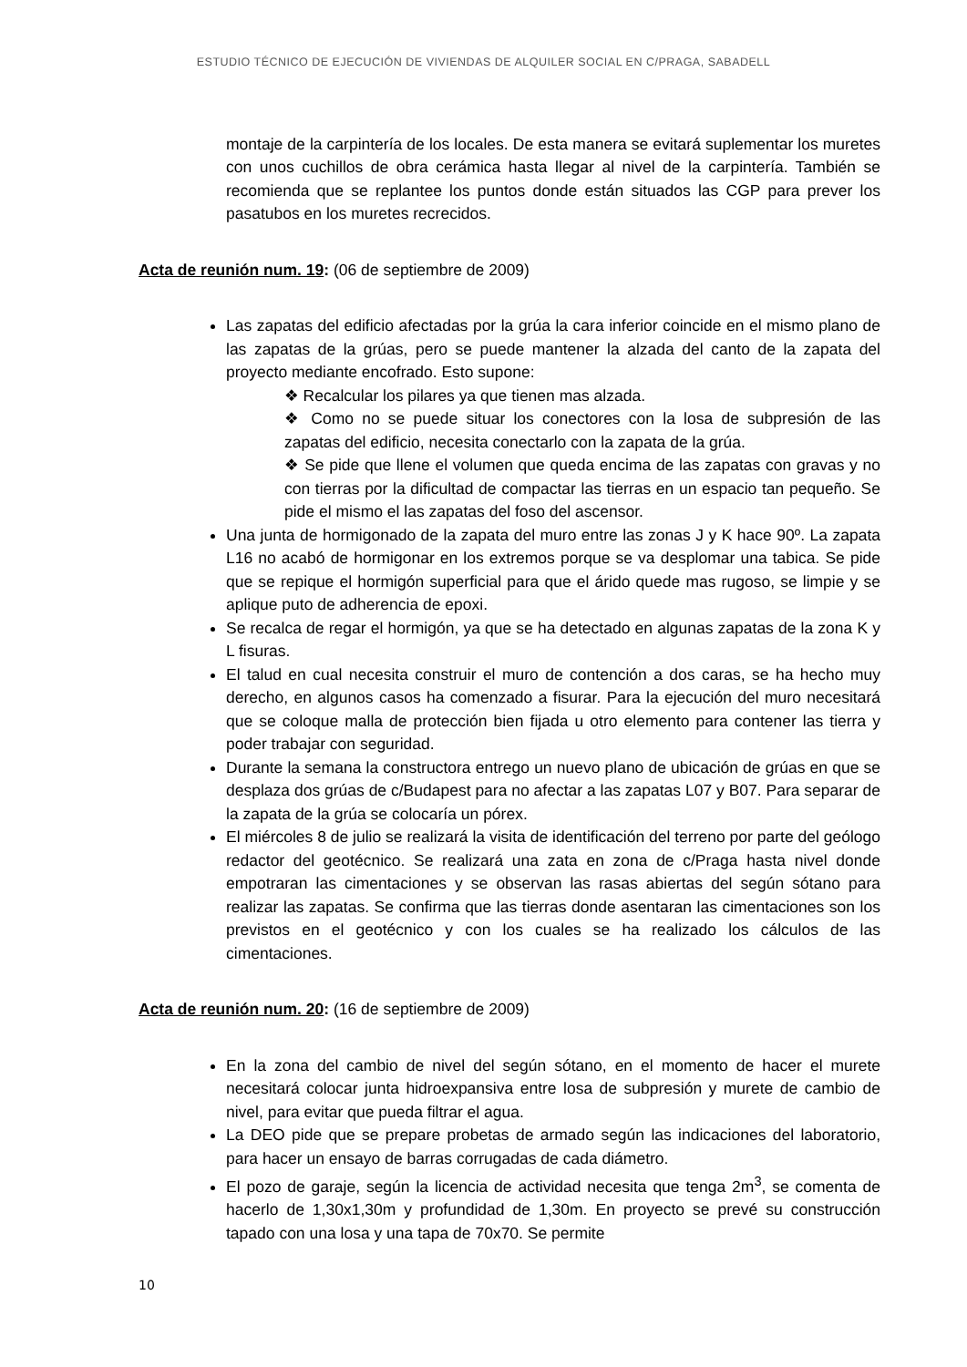ESTUDIO TÉCNICO DE EJECUCIÓN DE VIVIENDAS DE ALQUILER SOCIAL EN C/PRAGA, SABADELL
montaje de la carpintería de los locales. De esta manera se evitará suplementar los muretes con unos cuchillos de obra cerámica hasta llegar al nivel de la carpintería. También se recomienda que se replantee los puntos donde están situados las CGP para prever los pasatubos en los muretes recrecidos.
Acta de reunión num. 19: (06 de septiembre de 2009)
Las zapatas del edificio afectadas por la grúa la cara inferior coincide en el mismo plano de las zapatas de la grúas, pero se puede mantener la alzada del canto de la zapata del proyecto mediante encofrado. Esto supone:
❖ Recalcular los pilares ya que tienen mas alzada.
❖ Como no se puede situar los conectores con la losa de subpresión de las zapatas del edificio, necesita conectarlo con la zapata de la grúa.
❖ Se pide que llene el volumen que queda encima de las zapatas con gravas y no con tierras por la dificultad de compactar las tierras en un espacio tan pequeño. Se pide el mismo el las zapatas del foso del ascensor.
Una junta de hormigonado de la zapata del muro entre las zonas J y K hace 90º. La zapata L16 no acabó de hormigonar en los extremos porque se va desplomar una tabica. Se pide que se repique el hormigón superficial para que el árido quede mas rugoso, se limpie y se aplique puto de adherencia de epoxi.
Se recalca de regar el hormigón, ya que se ha detectado en algunas zapatas de la zona K y L fisuras.
El talud en cual necesita construir el muro de contención a dos caras, se ha hecho muy derecho, en algunos casos ha comenzado a fisurar. Para la ejecución del muro necesitará que se coloque malla de protección bien fijada u otro elemento para contener las tierra y poder trabajar con seguridad.
Durante la semana la constructora entrego un nuevo plano de ubicación de grúas en que se desplaza dos grúas de c/Budapest para no afectar a las zapatas L07 y B07. Para separar de la zapata de la grúa se colocaría un pórex.
El miércoles 8 de julio se realizará la visita de identificación del terreno por parte del geólogo redactor del geotécnico. Se realizará una zata en zona de c/Praga hasta nivel donde empotraran las cimentaciones y se observan las rasas abiertas del según sótano para realizar las zapatas. Se confirma que las tierras donde asentaran las cimentaciones son los previstos en el geotécnico y con los cuales se ha realizado los cálculos de las cimentaciones.
Acta de reunión num. 20: (16 de septiembre de 2009)
En la zona del cambio de nivel del según sótano, en el momento de hacer el murete necesitará colocar junta hidroexpansiva entre losa de subpresión y murete de cambio de nivel, para evitar que pueda filtrar el agua.
La DEO pide que se prepare probetas de armado según las indicaciones del laboratorio, para hacer un ensayo de barras corrugadas de cada diámetro.
El pozo de garaje, según la licencia de actividad necesita que tenga 2m<sup>3</sup>, se comenta de hacerlo de 1,30x1,30m y profundidad de 1,30m. En proyecto se prevé su construcción tapado con una losa y una tapa de 70x70. Se permite
10